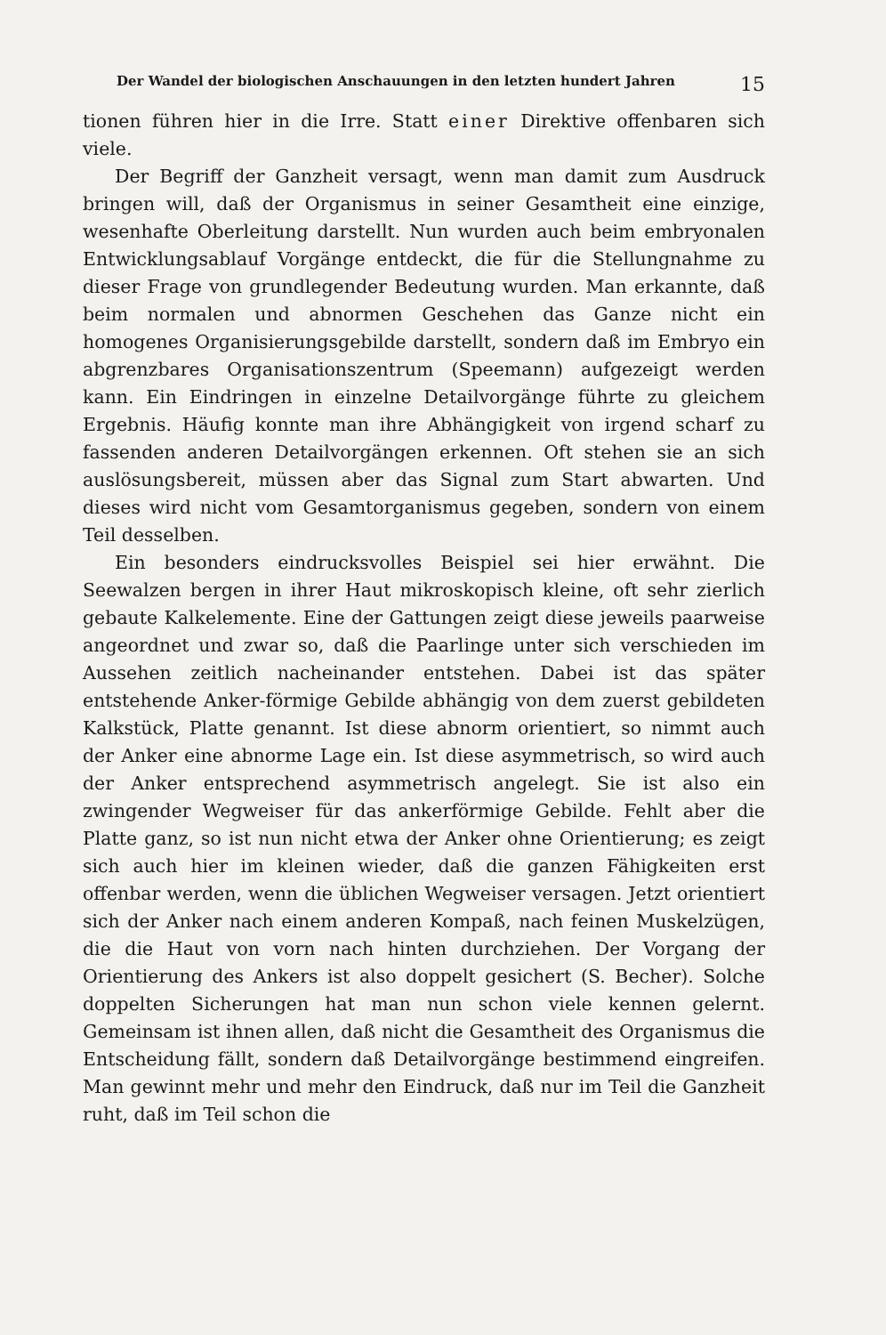Der Wandel der biologischen Anschauungen in den letzten hundert Jahren 15
tionen führen hier in die Irre. Statt einer Direktive offenbaren sich viele.
Der Begriff der Ganzheit versagt, wenn man damit zum Ausdruck bringen will, daß der Organismus in seiner Gesamtheit eine einzige, wesenhafte Oberleitung darstellt. Nun wurden auch beim embryonalen Entwicklungsablauf Vorgänge entdeckt, die für die Stellungnahme zu dieser Frage von grundlegender Bedeutung wurden. Man erkannte, daß beim normalen und abnormen Geschehen das Ganze nicht ein homogenes Organisierungsgebilde darstellt, sondern daß im Embryo ein abgrenzbares Organisationszentrum (Speemann) aufgezeigt werden kann. Ein Eindringen in einzelne Detailvorgänge führte zu gleichem Ergebnis. Häufig konnte man ihre Abhängigkeit von irgend scharf zu fassenden anderen Detailvorgängen erkennen. Oft stehen sie an sich auslösungsbereit, müssen aber das Signal zum Start abwarten. Und dieses wird nicht vom Gesamtorganismus gegeben, sondern von einem Teil desselben.
Ein besonders eindrucksvolles Beispiel sei hier erwähnt. Die Seewalzen bergen in ihrer Haut mikroskopisch kleine, oft sehr zierlich gebaute Kalkelemente. Eine der Gattungen zeigt diese jeweils paarweise angeordnet und zwar so, daß die Paarlinge unter sich verschieden im Aussehen zeitlich nacheinander entstehen. Dabei ist das später entstehende Anker-förmige Gebilde abhängig von dem zuerst gebildeten Kalkstück, Platte genannt. Ist diese abnorm orientiert, so nimmt auch der Anker eine abnorme Lage ein. Ist diese asymmetrisch, so wird auch der Anker entsprechend asymmetrisch angelegt. Sie ist also ein zwingender Wegweiser für das ankerförmige Gebilde. Fehlt aber die Platte ganz, so ist nun nicht etwa der Anker ohne Orientierung; es zeigt sich auch hier im kleinen wieder, daß die ganzen Fähigkeiten erst offenbar werden, wenn die üblichen Wegweiser versagen. Jetzt orientiert sich der Anker nach einem anderen Kompaß, nach feinen Muskelzügen, die die Haut von vorn nach hinten durchziehen. Der Vorgang der Orientierung des Ankers ist also doppelt gesichert (S. Becher). Solche doppelten Sicherungen hat man nun schon viele kennen gelernt. Gemeinsam ist ihnen allen, daß nicht die Gesamtheit des Organismus die Entscheidung fällt, sondern daß Detailvorgänge bestimmend eingreifen. Man gewinnt mehr und mehr den Eindruck, daß nur im Teil die Ganzheit ruht, daß im Teil schon die